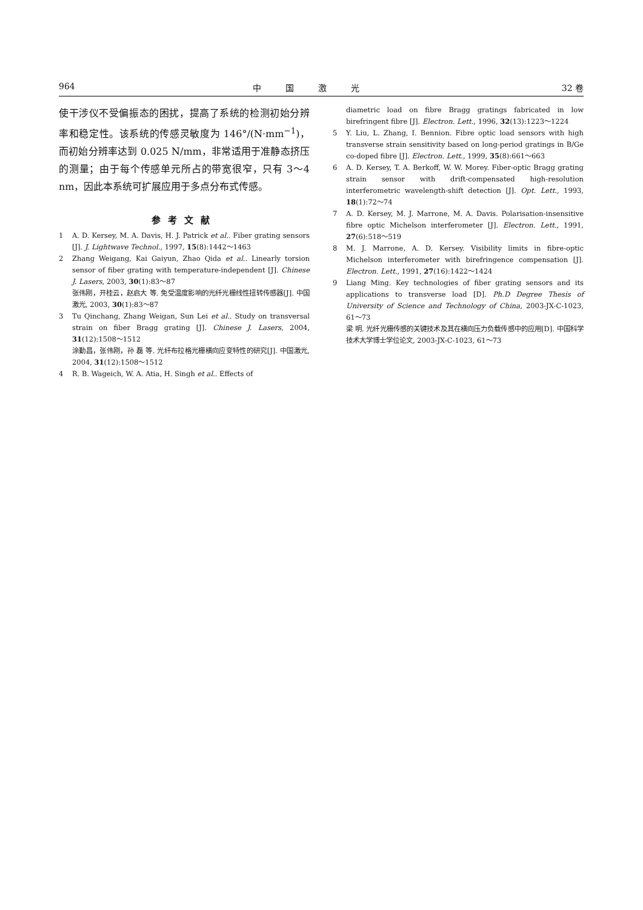964 中国激光 32 卷
使干涉仪不受偏振态的困扰，提高了系统的检测初始分辨率和稳定性。该系统的传感灵敏度为 146°/(N·mm<sup>−1</sup>)，而初始分辨率达到 0.025 N/mm，非常适用于准静态挤压的测量；由于每个传感单元所占的带宽很窄，只有 3～4 nm，因此本系统可扩展应用于多点分布式传感。
参考文献
1 A. D. Kersey, M. A. Davis, H. J. Patrick et al.. Fiber grating sensors [J]. J. Lightwave Technol., 1997, 15(8):1442～1463
2 Zhang Weigang, Kai Gaiyun, Zhao Qida et al.. Linearly torsion sensor of fiber grating with temperature-independent [J]. Chinese J. Lasers, 2003, 30(1):83～87
张伟刚，开桂云，赵启大 等. 免受温度影响的光纤光栅线性扭转传感器[J]. 中国激光, 2003, 30(1):83～87
3 Tu Qinchang, Zhang Weigan, Sun Lei et al.. Study on transversal strain on fiber Bragg grating [J]. Chinese J. Lasers, 2004, 31(12):1508～1512
涂勤昌，张伟刚，孙 磊 等. 光纤布拉格光栅横向应变特性的研究[J]. 中国激光, 2004, 31(12):1508～1512
4 R. B. Wageich, W. A. Atia, H. Singh et al.. Effects of
diametric load on fibre Bragg gratings fabricated in low birefringent fibre [J]. Electron. Lett., 1996, 32(13):1223～1224
5 Y. Liu, L. Zhang, I. Bennion. Fibre optic load sensors with high transverse strain sensitivity based on long-period gratings in B/Ge co-doped fibre [J]. Electron. Lett., 1999, 35(8):661～663
6 A. D. Kersey, T. A. Berkoff, W. W. Morey. Fiber-optic Bragg grating strain sensor with drift-compensated high-resolution interferometric wavelength-shift detection [J]. Opt. Lett., 1993, 18(1):72～74
7 A. D. Kersey, M. J. Marrone, M. A. Davis. Polarisation-insensitive fibre optic Michelson interferometer [J]. Electron. Lett., 1991, 27(6):518～519
8 M. J. Marrone, A. D. Kersey. Visibility limits in fibre-optic Michelson interferometer with birefringence compensation [J]. Electron. Lett., 1991, 27(16):1422～1424
9 Liang Ming. Key technologies of fiber grating sensors and its applications to transverse load [D]. Ph.D Degree Thesis of University of Science and Technology of China, 2003-JX-C-1023, 61～73
梁 明. 光纤光栅传感的关键技术及其在横向压力负载传感中的应用[D]. 中国科学技术大学博士学位论文, 2003-JX-C-1023, 61～73